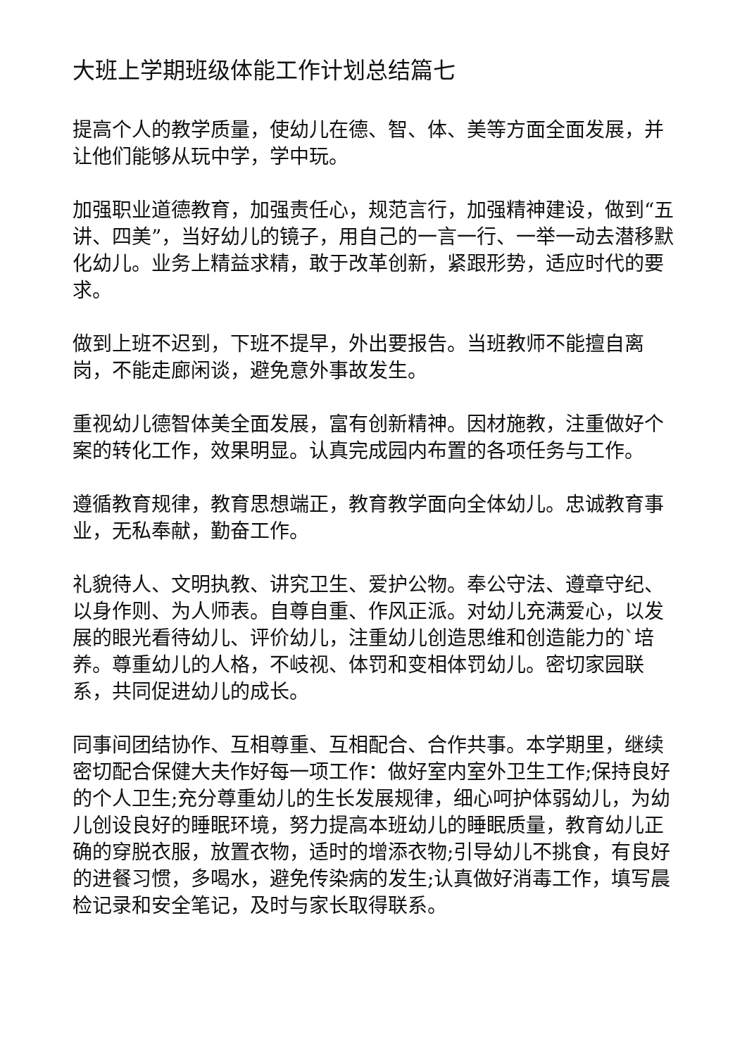大班上学期班级体能工作计划总结篇七
提高个人的教学质量，使幼儿在德、智、体、美等方面全面发展，并让他们能够从玩中学，学中玩。
加强职业道德教育，加强责任心，规范言行，加强精神建设，做到“五讲、四美”，当好幼儿的镜子，用自己的一言一行、一举一动去潜移默化幼儿。业务上精益求精，敢于改革创新，紧跟形势，适应时代的要求。
做到上班不迟到，下班不提早，外出要报告。当班教师不能擅自离岗，不能走廊闲谈，避免意外事故发生。
重视幼儿德智体美全面发展，富有创新精神。因材施教，注重做好个案的转化工作，效果明显。认真完成园内布置的各项任务与工作。
遵循教育规律，教育思想端正，教育教学面向全体幼儿。忠诚教育事业，无私奉献，勤奋工作。
礼貌待人、文明执教、讲究卫生、爱护公物。奉公守法、遵章守纪、以身作则、为人师表。自尊自重、作风正派。对幼儿充满爱心，以发展的眼光看待幼儿、评价幼儿，注重幼儿创造思维和创造能力的`培养。尊重幼儿的人格，不岐视、体罚和变相体罚幼儿。密切家园联系，共同促进幼儿的成长。
同事间团结协作、互相尊重、互相配合、合作共事。本学期里，继续密切配合保健大夫作好每一项工作：做好室内室外卫生工作;保持良好的个人卫生;充分尊重幼儿的生长发展规律，细心呵护体弱幼儿，为幼儿创设良好的睡眠环境，努力提高本班幼儿的睡眠质量，教育幼儿正确的穿脱衣服，放置衣物，适时的增添衣物;引导幼儿不挑食，有良好的进餐习惯，多喝水，避免传染病的发生;认真做好消毒工作，填写晨检记录和安全笔记，及时与家长取得联系。